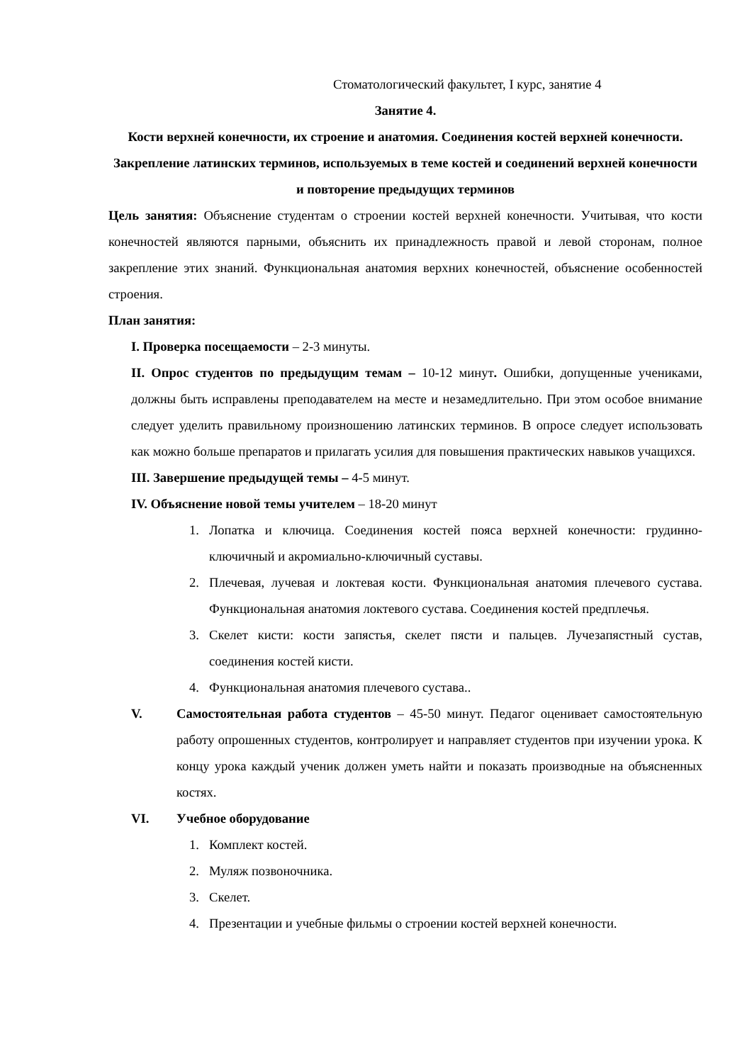Стоматологический факультет, I курс, занятие 4
Занятие 4.
Кости верхней конечности, их строение и анатомия. Соединения костей верхней конечности. Закрепление латинских терминов, используемых в теме костей и соединений верхней конечности и повторение предыдущих терминов
Цель занятия: Объяснение студентам о строении костей верхней конечности. Учитывая, что кости конечностей являются парными, объяснить их принадлежность правой и левой сторонам, полное закрепление этих знаний. Функциональная анатомия верхних конечностей, объяснение особенностей строения.
План занятия:
I. Проверка посещаемости – 2-3 минуты.
II. Опрос студентов по предыдущим темам – 10-12 минут. Ошибки, допущенные учениками, должны быть исправлены преподавателем на месте и незамедлительно. При этом особое внимание следует уделить правильному произношению латинских терминов. В опросе следует использовать как можно больше препаратов и прилагать усилия для повышения практических навыков учащихся.
III. Завершение предыдущей темы – 4-5 минут.
IV. Объяснение новой темы учителем – 18-20 минут
1. Лопатка и ключица. Соединения костей пояса верхней конечности: грудинно-ключичный и акромиально-ключичный суставы.
2. Плечевая, лучевая и локтевая кости. Функциональная анатомия плечевого сустава. Функциональная анатомия локтевого сустава. Соединения костей предплечья.
3. Скелет кисти: кости запястья, скелет пясти и пальцев. Лучезапястный сустав, соединения костей кисти.
4. Функциональная анатомия плечевого сустава..
V. Самостоятельная работа студентов – 45-50 минут. Педагог оценивает самостоятельную работу опрошенных студентов, контролирует и направляет студентов при изучении урока. К концу урока каждый ученик должен уметь найти и показать производные на объясненных костях.
VI. Учебное оборудование
1. Комплект костей.
2. Муляж позвоночника.
3. Скелет.
4. Презентации и учебные фильмы о строении костей верхней конечности.